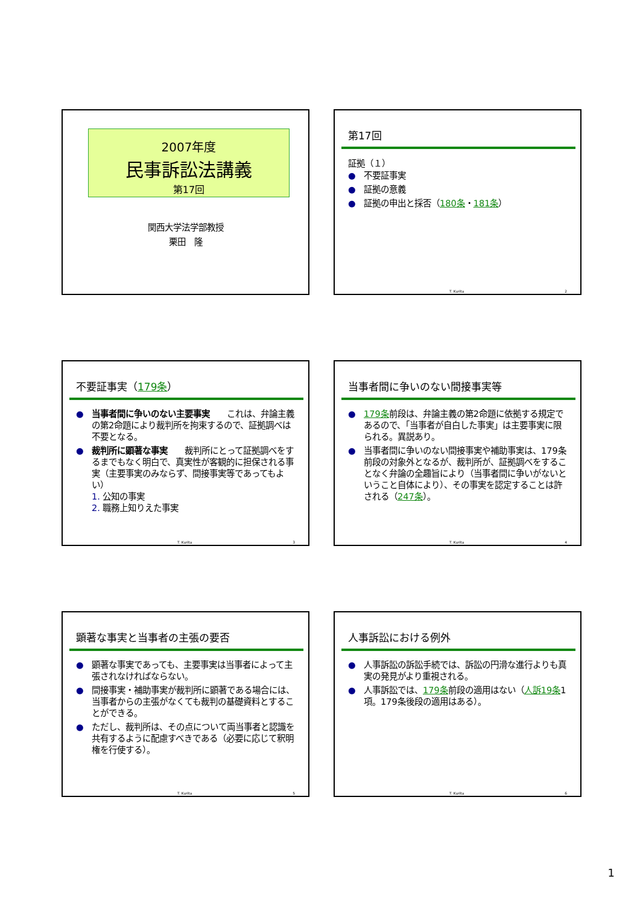2007年度
民事訴訟法講義
第17回
関西大学法学部教授
栗田　隆
第17回
証拠（１）
● 不要証事実
● 証拠の意義
● 証拠の申出と採否（180条・181条）
T. Kurita 2
不要証事実（179条）
● 当事者間に争いのない主要事実　　これは、弁論主義の第2命題により裁判所を拘束するので、証拠調べは不要となる。
● 裁判所に顕著な事実　　裁判所にとって証拠調べをするまでもなく明白で、真実性が客観的に担保される事実（主要事実のみならず、間接事実等であってもよい）
1. 公知の事実
2. 職務上知りえた事実
T. Kurita 3
当事者間に争いのない間接事実等
● 179条前段は、弁論主義の第2命題に依拠する規定であるので、「当事者が自白した事実」は主要事実に限られる。異説あり。
● 当事者間に争いのない間接事実や補助事実は、179条前段の対象外となるが、裁判所が、証拠調べをすることなく弁論の全趣旨により（当事者間に争いがないということ自体により）、その事実を認定することは許される（247条）。
T. Kurita 4
顕著な事実と当事者の主張の要否
● 顕著な事実であっても、主要事実は当事者によって主張されなければならない。
● 間接事実・補助事実が裁判所に顕著である場合には、当事者からの主張がなくても裁判の基礎資料とすることができる。
● ただし、裁判所は、その点について両当事者と認識を共有するように配慮すべきである（必要に応じて釈明権を行使する）。
T. Kurita 5
人事訴訟における例外
● 人事訴訟の訴訟手続では、訴訟の円滑な進行よりも真実の発見がより重視される。
● 人事訴訟では、179条前段の適用はない（人訴19条1項。179条後段の適用はある）。
T. Kurita 6
1